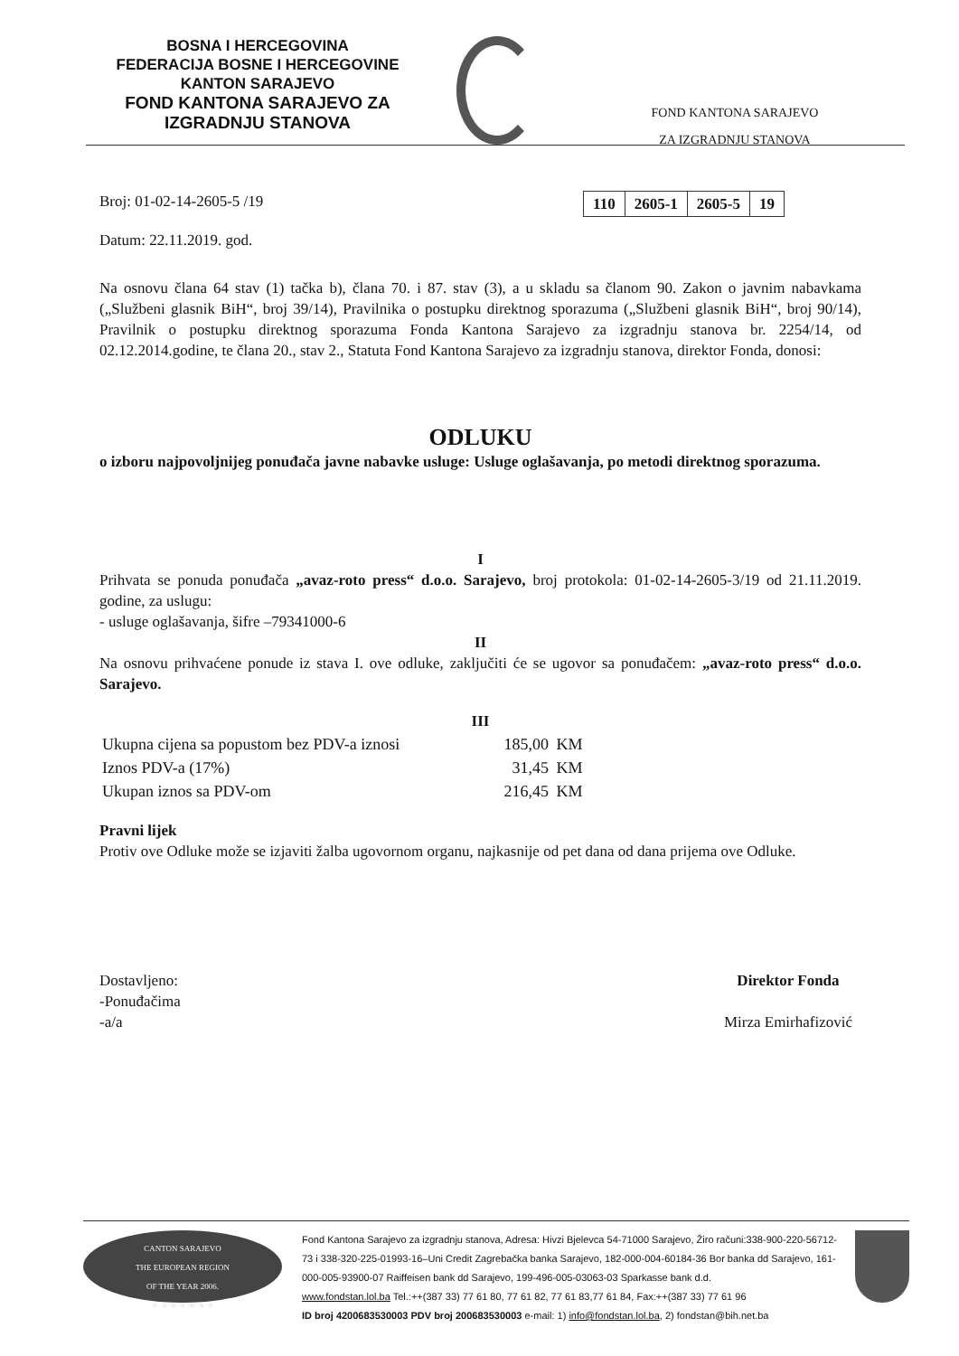BOSNA I HERCEGOVINA
FEDERACIJA BOSNE I HERCEGOVINE
KANTON SARAJEVO
FOND KANTONA SARAJEVO ZA
IZGRADNJU STANOVA
FOND KANTONA SARAJEVO
ZA IZGRADNJU STANOVA
Broj: 01-02-14-2605-5 /19
| 110 | 2605-1 | 2605-5 | 19 |
Datum: 22.11.2019. god.
Na osnovu člana 64 stav (1) tačka b), člana 70. i 87. stav (3), a u skladu sa članom 90. Zakon o javnim nabavkama („Službeni glasnik BiH“, broj 39/14), Pravilnika o postupku direktnog sporazuma („Službeni glasnik BiH“, broj 90/14), Pravilnik o postupku direktnog sporazuma Fonda Kantona Sarajevo za izgradnju stanova br. 2254/14, od 02.12.2014.godine, te člana 20., stav 2., Statuta Fond Kantona Sarajevo za izgradnju stanova, direktor Fonda, donosi:
ODLUKU
o izboru najpovoljnijeg ponuđača javne nabavke usluge: Usluge oglašavanja, po metodi direktnog sporazuma.
I
Prihvata se ponuda ponuđača „avaz-roto press“ d.o.o. Sarajevo, broj protokola: 01-02-14-2605-3/19 od 21.11.2019. godine, za uslugu:
- usluge oglašavanja, šifre –79341000-6
II
Na osnovu prihvaćene ponude iz stava I. ove odluke, zaključiti će se ugovor sa ponuđačem: „avaz-roto press“ d.o.o. Sarajevo.
III
| Ukupna cijena sa popustom bez PDV-a iznosi | 185,00 | KM |
| Iznos PDV-a (17%) | 31,45 | KM |
| Ukupan iznos sa PDV-om | 216,45 | KM |
Pravni lijek
Protiv ove Odluke može se izjaviti žalba ugovornom organu, najkasnije od pet dana od dana prijema ove Odluke.
Dostavljeno:
-Ponuđačima
-a/a
Direktor Fonda
Mirza Emirhafizović
CANTON SARAJEVO
THE EUROPEAN REGION
OF THE YEAR 2006.
★ ★ ★ ★ ★ ★ ★
Fond Kantona Sarajevo za izgradnju stanova, Adresa: Hivzi Bjelevca 54-71000 Sarajevo, Žiro računi:338-900-220-56712-73 i 338-320-225-01993-16–Uni Credit Zagrebačka banka Sarajevo, 182-000-004-60184-36 Bor banka dd Sarajevo, 161-000-005-93900-07 Raiffeisen bank dd Sarajevo, 199-496-005-03063-03 Sparkasse bank d.d.
www.fondstan.lol.ba Tel.:++(387 33) 77 61 80, 77 61 82, 77 61 83,77 61 84, Fax:++(387 33) 77 61 96
ID broj 4200683530003 PDV broj 200683530003 e-mail: 1) info@fondstan.lol.ba, 2) fondstan@bih.net.ba